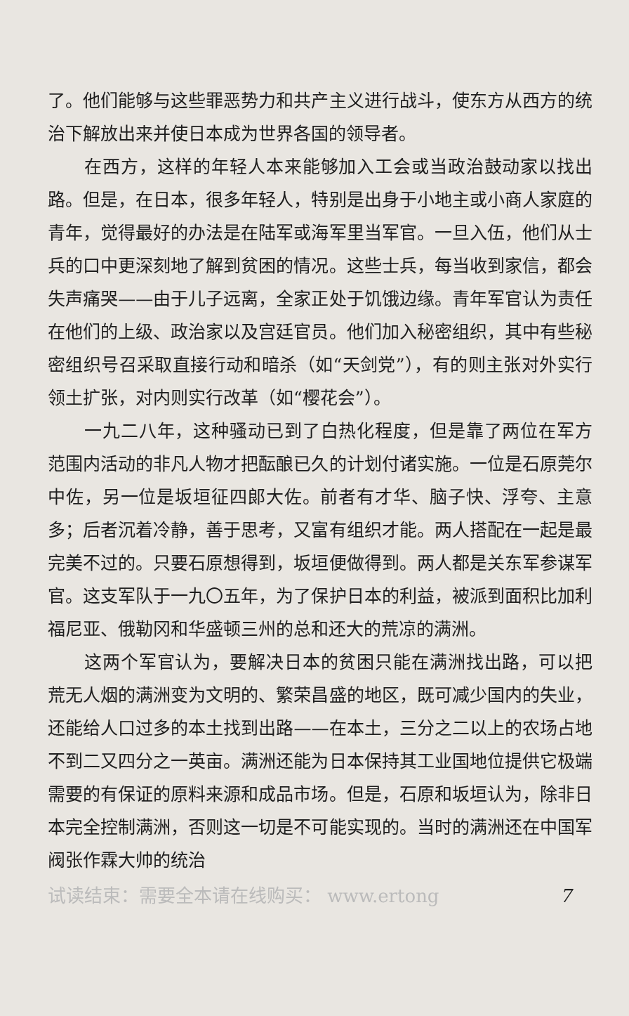了。他们能够与这些罪恶势力和共产主义进行战斗，使东方从西方的统治下解放出来并使日本成为世界各国的领导者。
在西方，这样的年轻人本来能够加入工会或当政治鼓动家以找出路。但是，在日本，很多年轻人，特别是出身于小地主或小商人家庭的青年，觉得最好的办法是在陆军或海军里当军官。一旦入伍，他们从士兵的口中更深刻地了解到贫困的情况。这些士兵，每当收到家信，都会失声痛哭——由于儿子远离，全家正处于饥饿边缘。青年军官认为责任在他们的上级、政治家以及宫廷官员。他们加入秘密组织，其中有些秘密组织号召采取直接行动和暗杀（如“天剑党”），有的则主张对外实行领土扩张，对内则实行改革（如“樱花会”）。
一九二八年，这种骚动已到了白热化程度，但是靠了两位在军方范围内活动的非凡人物才把酝酿已久的计划付诸实施。一位是石原莞尔中佐，另一位是坂垣征四郎大佐。前者有才华、脑子快、浮夸、主意多；后者沉着冷静，善于思考，又富有组织才能。两人搭配在一起是最完美不过的。只要石原想得到，坂垣便做得到。两人都是关东军参谋军官。这支军队于一九〇五年，为了保护日本的利益，被派到面积比加利福尼亚、俄勒冈和华盛顿三州的总和还大的荒凉的满洲。
这两个军官认为，要解决日本的贫困只能在满洲找出路，可以把荒无人烟的满洲变为文明的、繁荣昌盛的地区，既可减少国内的失业，还能给人口过多的本土找到出路——在本土，三分之二以上的农场占地不到二又四分之一英亩。满洲还能为日本保持其工业国地位提供它极端需要的有保证的原料来源和成品市场。但是，石原和坂垣认为，除非日本完全控制满洲，否则这一切是不可能实现的。当时的满洲还在中国军阀张作霖大帅的统治
试读结束：需要全本请在线购买： www.ertong 7